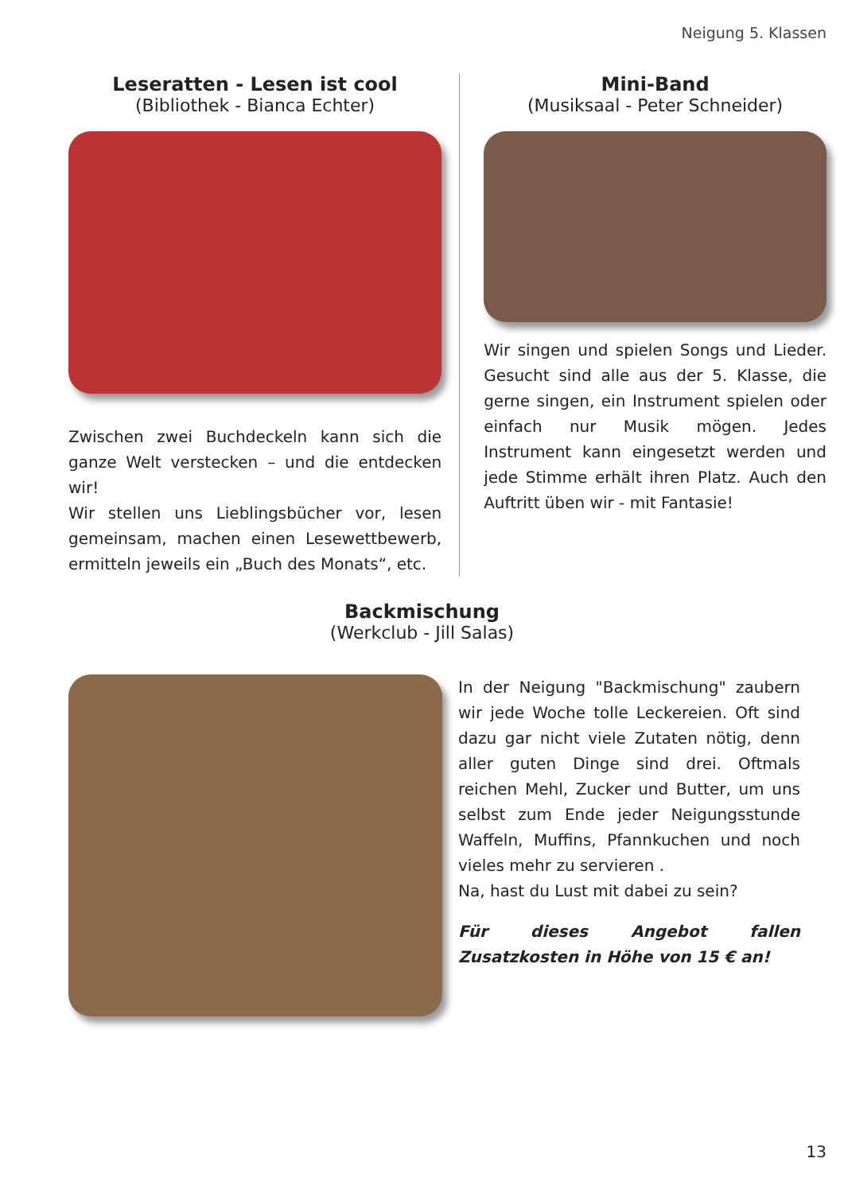Neigung 5. Klassen
Leseratten - Lesen ist cool
(Bibliothek - Bianca Echter)
Zwischen zwei Buchdeckeln kann sich die ganze Welt verstecken – und die entdecken wir!
Wir stellen uns Lieblingsbücher vor, lesen gemeinsam, machen einen Lesewettbewerb, ermitteln jeweils ein „Buch des Monats“, etc.
Mini-Band
(Musiksaal - Peter Schneider)
Wir singen und spielen Songs und Lieder. Gesucht sind alle aus der 5. Klasse, die gerne singen, ein Instrument spielen oder einfach nur Musik mögen. Jedes Instrument kann eingesetzt werden und jede Stimme erhält ihren Platz. Auch den Auftritt üben wir - mit Fantasie!
Backmischung
(Werkclub - Jill Salas)
In der Neigung "Backmischung" zaubern wir jede Woche tolle Leckereien. Oft sind dazu gar nicht viele Zutaten nötig, denn aller guten Dinge sind drei. Oftmals reichen Mehl, Zucker und Butter, um uns selbst zum Ende jeder Neigungsstunde Waffeln, Muffins, Pfannkuchen und noch vieles mehr zu servieren .
Na, hast du Lust mit dabei zu sein?
Für dieses Angebot fallen Zusatzkosten in Höhe von 15 € an!
13